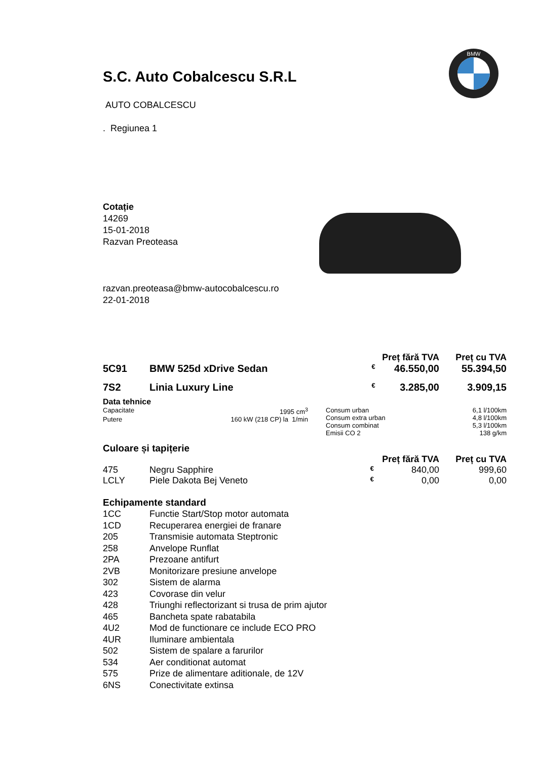BMW
S.C. Auto Cobalcescu S.R.L
AUTO COBALCESCU
. Regiunea 1
Cotație
14269
15-01-2018
Razvan Preoteasa
razvan.preoteasa@bmw-autocobalcescu.ro
22-01-2018
| | | | Preț fără TVA | Preț cu TVA |
| 5C91 | BMW 525d xDrive Sedan | € | 46.550,00 | 55.394,50 |
| 7S2 | Linia Luxury Line | € | 3.285,00 | 3.909,15 |
Data tehnice
| / Capacitate / 1995 cm<sup>3</sup> / / Putere / 160 kW (218 CP) la 1/min / | / Consum urban / 6,1 l/100km / / Consum extra urban / 4,8 l/100km / / Consum combinat / 5,3 l/100km / / Emisii CO 2 / 138 g/km / |
Culoare și tapițerie
| | | | Preț fără TVA | Preț cu TVA |
| 475 | Negru Sapphire | € | 840,00 | 999,60 |
| LCLY | Piele Dakota Bej Veneto | € | 0,00 | 0,00 |
Echipamente standard
| 1CC | Functie Start/Stop motor automata |
| 1CD | Recuperarea energiei de franare |
| 205 | Transmisie automata Steptronic |
| 258 | Anvelope Runflat |
| 2PA | Prezoane antifurt |
| 2VB | Monitorizare presiune anvelope |
| 302 | Sistem de alarma |
| 423 | Covorase din velur |
| 428 | Triunghi reflectorizant si trusa de prim ajutor |
| 465 | Bancheta spate rabatabila |
| 4U2 | Mod de functionare ce include ECO PRO |
| 4UR | Iluminare ambientala |
| 502 | Sistem de spalare a farurilor |
| 534 | Aer conditionat automat |
| 575 | Prize de alimentare aditionale, de 12V |
| 6NS | Conectivitate extinsa |